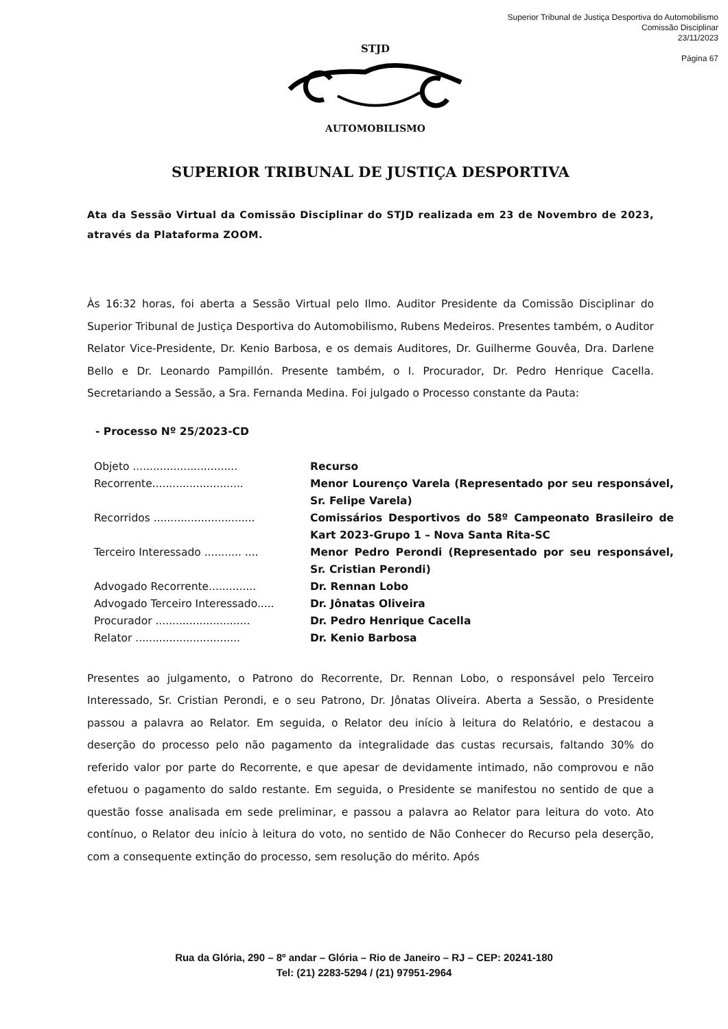Superior Tribunal de Justiça Desportiva do Automobilismo
Comissão Disciplinar
23/11/2023
Página 67
STJD
AUTOMOBILISMO
SUPERIOR TRIBUNAL DE JUSTIÇA DESPORTIVA
Ata da Sessão Virtual da Comissão Disciplinar do STJD realizada em 23 de Novembro de 2023, através da Plataforma ZOOM.
Às 16:32 horas, foi aberta a Sessão Virtual pelo Ilmo. Auditor Presidente da Comissão Disciplinar do Superior Tribunal de Justiça Desportiva do Automobilismo, Rubens Medeiros. Presentes também, o Auditor Relator Vice-Presidente, Dr. Kenio Barbosa, e os demais Auditores, Dr. Guilherme Gouvêa, Dra. Darlene Bello e Dr. Leonardo Pampillón. Presente também, o I. Procurador, Dr. Pedro Henrique Cacella. Secretariando a Sessão, a Sra. Fernanda Medina. Foi julgado o Processo constante da Pauta:
- Processo Nº 25/2023-CD
| Objeto ............................... | Recurso |
| Recorrente........................... | Menor Lourenço Varela (Representado por seu responsável, Sr. Felipe Varela) |
| Recorridos .............................. | Comissários Desportivos do 58º Campeonato Brasileiro de Kart 2023-Grupo 1 – Nova Santa Rita-SC |
| Terceiro Interessado ........... .... | Menor Pedro Perondi (Representado por seu responsável, Sr. Cristian Perondi) |
| Advogado Recorrente.............. | Dr. Rennan Lobo |
| Advogado Terceiro Interessado..... | Dr. Jônatas Oliveira |
| Procurador ............................ | Dr. Pedro Henrique Cacella |
| Relator ............................... | Dr. Kenio Barbosa |
Presentes ao julgamento, o Patrono do Recorrente, Dr. Rennan Lobo, o responsável pelo Terceiro Interessado, Sr. Cristian Perondi, e o seu Patrono, Dr. Jônatas Oliveira. Aberta a Sessão, o Presidente passou a palavra ao Relator. Em seguida, o Relator deu início à leitura do Relatório, e destacou a deserção do processo pelo não pagamento da integralidade das custas recursais, faltando 30% do referido valor por parte do Recorrente, e que apesar de devidamente intimado, não comprovou e não efetuou o pagamento do saldo restante. Em seguida, o Presidente se manifestou no sentido de que a questão fosse analisada em sede preliminar, e passou a palavra ao Relator para leitura do voto. Ato contínuo, o Relator deu início à leitura do voto, no sentido de Não Conhecer do Recurso pela deserção, com a consequente extinção do processo, sem resolução do mérito. Após
Rua da Glória, 290 – 8º andar – Glória – Rio de Janeiro – RJ – CEP: 20241-180
Tel: (21) 2283-5294 / (21) 97951-2964